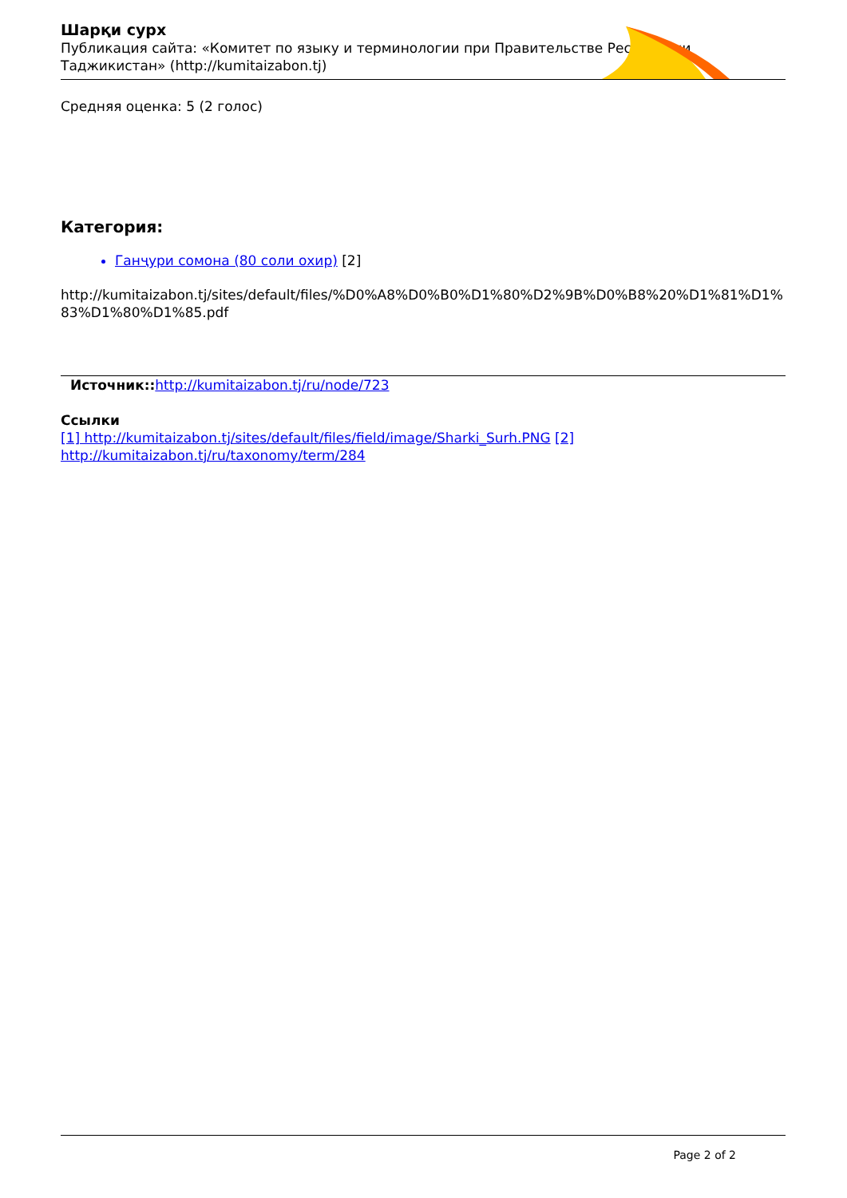Шарқи сурх
Публикация сайта: «Комитет по языку и терминологии при Правительстве Республики Таджикистан» (http://kumitaizabon.tj)
Средняя оценка: 5 (2 голос)
Категория:
Ганҷури сомона (80 соли охир) [2]
http://kumitaizabon.tj/sites/default/files/%D0%A8%D0%B0%D1%80%D2%9B%D0%B8%20%D1%81%D1%83%D1%80%D1%85.pdf
Источник:: http://kumitaizabon.tj/ru/node/723
Ссылки
[1] http://kumitaizabon.tj/sites/default/files/field/image/Sharki_Surh.PNG [2] http://kumitaizabon.tj/ru/taxonomy/term/284
Page 2 of 2